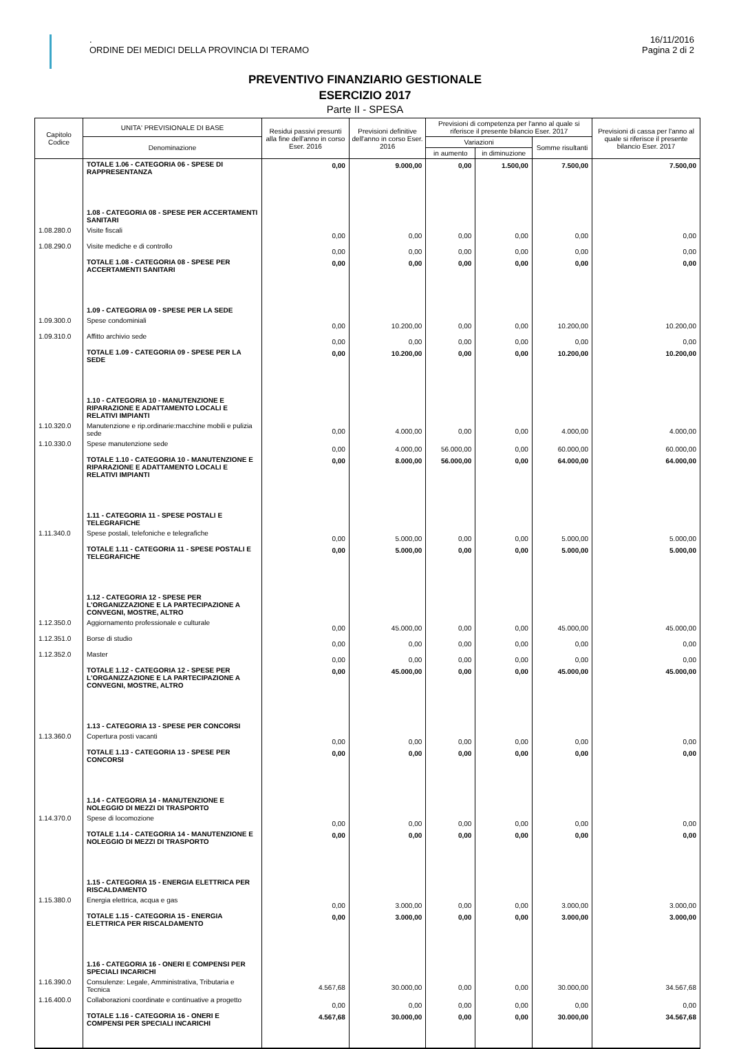.
ORDINE DEI MEDICI DELLA PROVINCIA DI TERAMO
16/11/2016
Pagina 2 di 2
PREVENTIVO FINANZIARIO GESTIONALE
ESERCIZIO 2017
Parte II - SPESA
| Capitolo Codice | UNITA' PREVISIONALE DI BASE | Residui passivi presunti alla fine dell'anno in corso Eser. 2016 | Previsioni definitive dell'anno in corso Eser. 2016 | Previsioni di competenza per l'anno al quale si riferisce il presente bilancio Eser. 2017 | | | Previsioni di cassa per l'anno al quale si riferisce il presente bilancio Eser. 2017 |
| --- | --- | --- | --- | --- | --- | --- | --- |
| | Denominazione | | | Variazioni | | Somme risultanti | |
| | | | | in aumento | in diminuzione | | |
| | TOTALE 1.06 - CATEGORIA 06 - SPESE DI RAPPRESENTANZA | 0,00 | 9.000,00 | 0,00 | 1.500,00 | 7.500,00 | 7.500,00 |
| | 1.08 - CATEGORIA 08 - SPESE PER ACCERTAMENTI SANITARI | | | | | | |
| 1.08.280.0 | Visite fiscali | 0,00 | 0,00 | 0,00 | 0,00 | 0,00 | 0,00 |
| 1.08.290.0 | Visite mediche e di controllo | 0,00 | 0,00 | 0,00 | 0,00 | 0,00 | 0,00 |
| | TOTALE 1.08 - CATEGORIA 08 - SPESE PER ACCERTAMENTI SANITARI | 0,00 | 0,00 | 0,00 | 0,00 | 0,00 | 0,00 |
| | 1.09 - CATEGORIA 09 - SPESE PER LA SEDE | | | | | | |
| 1.09.300.0 | Spese condominiali | 0,00 | 10.200,00 | 0,00 | 0,00 | 10.200,00 | 10.200,00 |
| 1.09.310.0 | Affitto archivio sede | 0,00 | 0,00 | 0,00 | 0,00 | 0,00 | 0,00 |
| | TOTALE 1.09 - CATEGORIA 09 - SPESE PER LA SEDE | 0,00 | 10.200,00 | 0,00 | 0,00 | 10.200,00 | 10.200,00 |
| | 1.10 - CATEGORIA 10 - MANUTENZIONE E RIPARAZIONE E ADATTAMENTO LOCALI E RELATIVI IMPIANTI | | | | | | |
| 1.10.320.0 | Manutenzione e rip.ordinarie:macchine mobili e pulizia sede | 0,00 | 4.000,00 | 0,00 | 0,00 | 4.000,00 | 4.000,00 |
| 1.10.330.0 | Spese manutenzione sede | 0,00 | 4.000,00 | 56.000,00 | 0,00 | 60.000,00 | 60.000,00 |
| | TOTALE 1.10 - CATEGORIA 10 - MANUTENZIONE E RIPARAZIONE E ADATTAMENTO LOCALI E RELATIVI IMPIANTI | 0,00 | 8.000,00 | 56.000,00 | 0,00 | 64.000,00 | 64.000,00 |
| | 1.11 - CATEGORIA 11 - SPESE POSTALI E TELEGRAFICHE | | | | | | |
| 1.11.340.0 | Spese postali, telefoniche e telegrafiche | 0,00 | 5.000,00 | 0,00 | 0,00 | 5.000,00 | 5.000,00 |
| | TOTALE 1.11 - CATEGORIA 11 - SPESE POSTALI E TELEGRAFICHE | 0,00 | 5.000,00 | 0,00 | 0,00 | 5.000,00 | 5.000,00 |
| | 1.12 - CATEGORIA 12 - SPESE PER L'ORGANIZZAZIONE E LA PARTECIPAZIONE A CONVEGNI, MOSTRE, ALTRO | | | | | | |
| 1.12.350.0 | Aggiornamento professionale e culturale | 0,00 | 45.000,00 | 0,00 | 0,00 | 45.000,00 | 45.000,00 |
| 1.12.351.0 | Borse di studio | 0,00 | 0,00 | 0,00 | 0,00 | 0,00 | 0,00 |
| 1.12.352.0 | Master | 0,00 | 0,00 | 0,00 | 0,00 | 0,00 | 0,00 |
| | TOTALE 1.12 - CATEGORIA 12 - SPESE PER L'ORGANIZZAZIONE E LA PARTECIPAZIONE A CONVEGNI, MOSTRE, ALTRO | 0,00 | 45.000,00 | 0,00 | 0,00 | 45.000,00 | 45.000,00 |
| | 1.13 - CATEGORIA 13 - SPESE PER CONCORSI | | | | | | |
| 1.13.360.0 | Copertura posti vacanti | 0,00 | 0,00 | 0,00 | 0,00 | 0,00 | 0,00 |
| | TOTALE 1.13 - CATEGORIA 13 - SPESE PER CONCORSI | 0,00 | 0,00 | 0,00 | 0,00 | 0,00 | 0,00 |
| | 1.14 - CATEGORIA 14 - MANUTENZIONE E NOLEGGIO DI MEZZI DI TRASPORTO | | | | | | |
| 1.14.370.0 | Spese di locomozione | 0,00 | 0,00 | 0,00 | 0,00 | 0,00 | 0,00 |
| | TOTALE 1.14 - CATEGORIA 14 - MANUTENZIONE E NOLEGGIO DI MEZZI DI TRASPORTO | 0,00 | 0,00 | 0,00 | 0,00 | 0,00 | 0,00 |
| | 1.15 - CATEGORIA 15 - ENERGIA ELETTRICA PER RISCALDAMENTO | | | | | | |
| 1.15.380.0 | Energia elettrica, acqua e gas | 0,00 | 3.000,00 | 0,00 | 0,00 | 3.000,00 | 3.000,00 |
| | TOTALE 1.15 - CATEGORIA 15 - ENERGIA ELETTRICA PER RISCALDAMENTO | 0,00 | 3.000,00 | 0,00 | 0,00 | 3.000,00 | 3.000,00 |
| | 1.16 - CATEGORIA 16 - ONERI E COMPENSI PER SPECIALI INCARICHI | | | | | | |
| 1.16.390.0 | Consulenze: Legale, Amministrativa, Tributaria e Tecnica | 4.567,68 | 30.000,00 | 0,00 | 0,00 | 30.000,00 | 34.567,68 |
| 1.16.400.0 | Collaborazioni coordinate e continuative a progetto | 0,00 | 0,00 | 0,00 | 0,00 | 0,00 | 0,00 |
| | TOTALE 1.16 - CATEGORIA 16 - ONERI E COMPENSI PER SPECIALI INCARICHI | 4.567,68 | 30.000,00 | 0,00 | 0,00 | 30.000,00 | 34.567,68 |